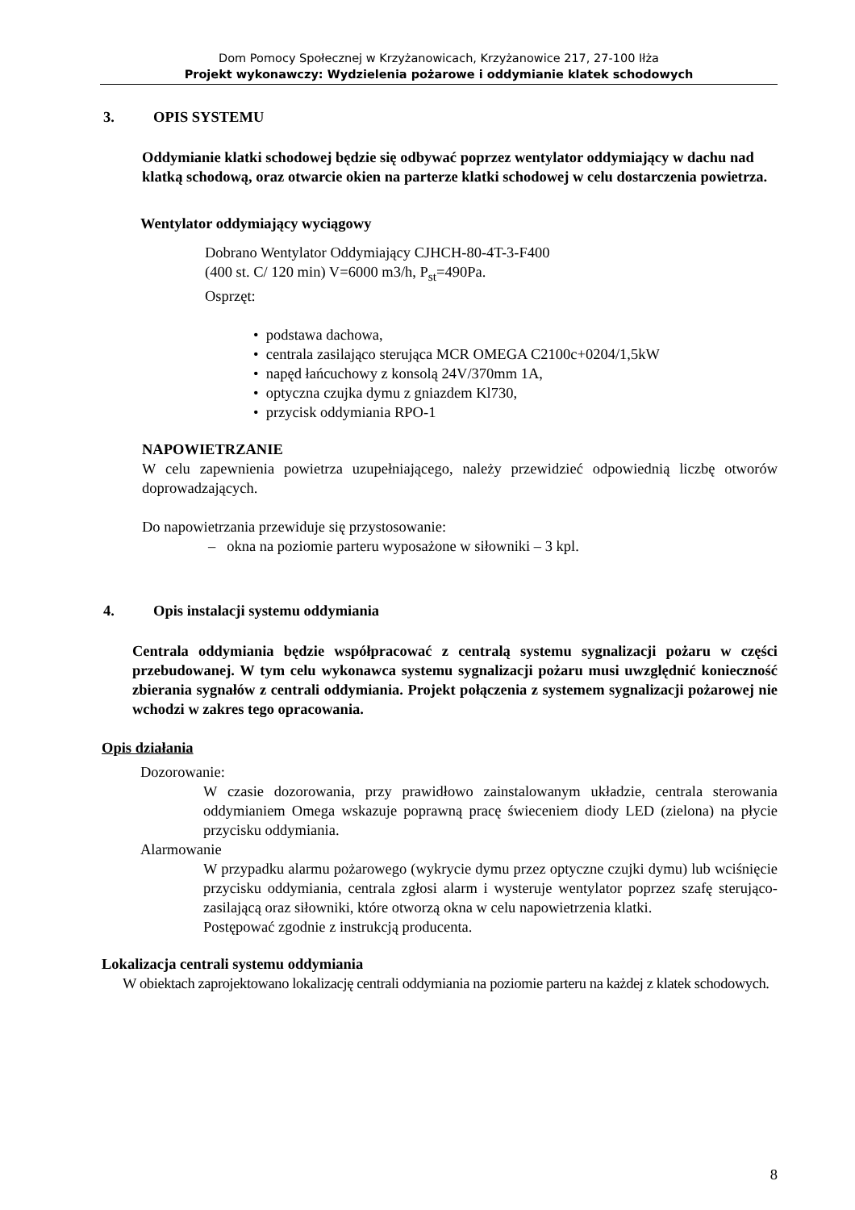Dom Pomocy Społecznej w Krzyżanowicach, Krzyżanowice 217, 27-100 Iłża
Projekt wykonawczy: Wydzielenia pożarowe i oddymianie klatek schodowych
3. OPIS SYSTEMU
Oddymianie klatki schodowej będzie się odbywać poprzez wentylator oddymiający w dachu nad klatką schodową, oraz otwarcie okien na parterze klatki schodowej w celu dostarczenia powietrza.
Wentylator oddymiający wyciągowy
Dobrano Wentylator Oddymiający CJHCH-80-4T-3-F400
(400 st. C/ 120 min) V=6000 m3/h, P<sub>st</sub>=490Pa.
Osprzęt:
• podstawa dachowa,
• centrala zasilająco sterująca MCR OMEGA C2100c+0204/1,5kW
• napęd łańcuchowy z konsolą 24V/370mm 1A,
• optyczna czujka dymu z gniazdem Kl730,
• przycisk oddymiania RPO-1
NAPOWIETRZANIE
W celu zapewnienia powietrza uzupełniającego, należy przewidzieć odpowiednią liczbę otworów doprowadzających.
Do napowietrzania przewiduje się przystosowanie:
– okna na poziomie parteru wyposażone w siłowniki – 3 kpl.
4. Opis instalacji systemu oddymiania
Centrala oddymiania będzie współpracować z centralą systemu sygnalizacji pożaru w części przebudowanej. W tym celu wykonawca systemu sygnalizacji pożaru musi uwzględnić konieczność zbierania sygnałów z centrali oddymiania. Projekt połączenia z systemem sygnalizacji pożarowej nie wchodzi w zakres tego opracowania.
Opis działania
Dozorowanie:
W czasie dozorowania, przy prawidłowo zainstalowanym układzie, centrala sterowania oddymianiem Omega wskazuje poprawną pracę świeceniem diody LED (zielona) na płycie przycisku oddymiania.
Alarmowanie
W przypadku alarmu pożarowego (wykrycie dymu przez optyczne czujki dymu) lub wciśnięcie przycisku oddymiania, centrala zgłosi alarm i wysteruje wentylator poprzez szafę sterująco-zasilającą oraz siłowniki, które otworzą okna w celu napowietrzenia klatki.
Postępować zgodnie z instrukcją producenta.
Lokalizacja centrali systemu oddymiania
W obiektach zaprojektowano lokalizację centrali oddymiania na poziomie parteru na każdej z klatek schodowych.
8